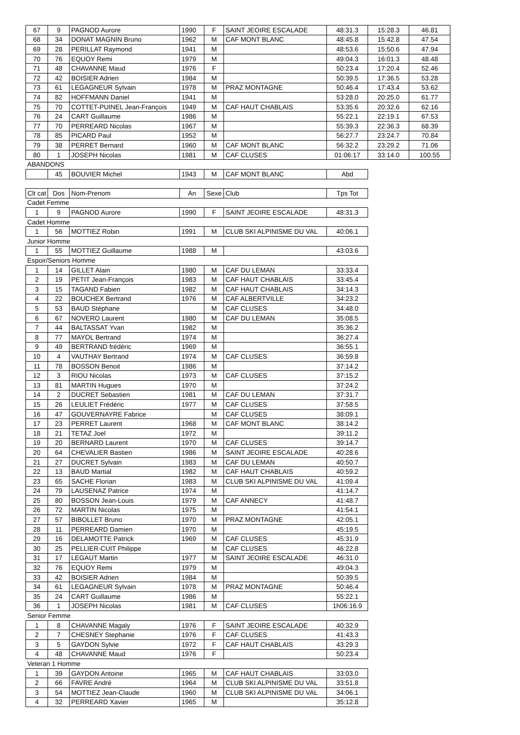| 67 | 9 | PAGNOD Aurore | 1990 | F | SAINT JEOIRE ESCALADE | 48:31.3 | 15:28.3 | 46.81 |
| 68 | 34 | DONAT MAGNIN Bruno | 1962 | M | CAF MONT BLANC | 48:45.8 | 15:42.8 | 47.54 |
| 69 | 28 | PERILLAT Raymond | 1941 | M | | 48:53.6 | 15:50.6 | 47.94 |
| 70 | 76 | EQUOY Remi | 1979 | M | | 49:04.3 | 16:01.3 | 48.48 |
| 71 | 48 | CHAVANNE Maud | 1976 | F | | 50:23.4 | 17:20.4 | 52.46 |
| 72 | 42 | BOISIER Adrien | 1984 | M | | 50:39.5 | 17:36.5 | 53.28 |
| 73 | 61 | LEGAGNEUR Sylvain | 1978 | M | PRAZ MONTAGNE | 50:46.4 | 17:43.4 | 53.62 |
| 74 | 82 | HOFFMANN Daniel | 1941 | M | | 53:28.0 | 20:25.0 | 61.77 |
| 75 | 70 | COTTET-PUINEL Jean-François | 1949 | M | CAF HAUT CHABLAIS | 53:35.6 | 20:32.6 | 62.16 |
| 76 | 24 | CART Guillaume | 1986 | M | | 55:22.1 | 22:19.1 | 67.53 |
| 77 | 70 | PERREARD Nicolas | 1967 | M | | 55:39.3 | 22:36.3 | 68.39 |
| 78 | 85 | PICARD Paul | 1952 | M | | 56:27.7 | 23:24.7 | 70.84 |
| 79 | 38 | PERRET Bernard | 1960 | M | CAF MONT BLANC | 56:32.2 | 23:29.2 | 71.06 |
| 80 | 1 | JOSEPH Nicolas | 1981 | M | CAF CLUSES | 01:06:17 | 33:14.0 | 100.55 |
| ABANDONS | | | | | | | | |
| | 45 | BOUVIER Michel | 1943 | M | CAF MONT BLANC | Abd | | |
| Clt cat | Dos | Nom-Prenom | An | Sexe | Club | Tps Tot | | |
| Cadet Femme | | | | | | | | |
| 1 | 9 | PAGNOD Aurore | 1990 | F | SAINT JEOIRE ESCALADE | 48:31.3 | | |
| Cadet Homme | | | | | | | | |
| 1 | 56 | MOTTIEZ Robin | 1991 | M | CLUB SKI ALPINISME DU VAL | 40:06.1 | | |
| Junior Homme | | | | | | | | |
| 1 | 55 | MOTTIEZ Guillaume | 1988 | M | | 43:03.6 | | |
| Espoir/Seniors Homme | | | | | | | | |
| 1 | 14 | GILLET Alain | 1980 | M | CAF DU LEMAN | 33:33.4 | | |
| 2 | 19 | PETIT Jean-François | 1983 | M | CAF HAUT CHABLAIS | 33:45.4 | | |
| 3 | 15 | TAGAND Fabien | 1982 | M | CAF HAUT CHABLAIS | 34:14.3 | | |
| 4 | 22 | BOUCHEX Bertrand | 1976 | M | CAF ALBERTVILLE | 34:23.2 | | |
| 5 | 53 | BAUD Stéphane | | M | CAF CLUSES | 34:48.0 | | |
| 6 | 67 | NOVERO Laurent | 1980 | M | CAF DU LEMAN | 35:08.5 | | |
| 7 | 44 | BALTASSAT Yvan | 1982 | M | | 35:36.2 | | |
| 8 | 77 | MAYOL Bertrand | 1974 | M | | 36:27.4 | | |
| 9 | 49 | BERTRAND frédéric | 1969 | M | | 36:55.1 | | |
| 10 | 4 | VAUTHAY Bertrand | 1974 | M | CAF CLUSES | 36:59.8 | | |
| 11 | 78 | BOSSON Benoit | 1986 | M | | 37:14.2 | | |
| 12 | 3 | RIOU Nicolas | 1973 | M | CAF CLUSES | 37:15.2 | | |
| 13 | 81 | MARTIN Hugues | 1970 | M | | 37:24.2 | | |
| 14 | 2 | DUCRET Sebastien | 1981 | M | CAF DU LEMAN | 37:31.7 | | |
| 15 | 26 | LEULIET Frédéric | 1977 | M | CAF CLUSES | 37:58.5 | | |
| 16 | 47 | GOUVERNAYRE Fabrice | | M | CAF CLUSES | 38:09.1 | | |
| 17 | 23 | PERRET Laurent | 1968 | M | CAF MONT BLANC | 38:14.2 | | |
| 18 | 21 | TETAZ Joel | 1972 | M | | 39:11.2 | | |
| 19 | 20 | BERNARD Laurent | 1970 | M | CAF CLUSES | 39:14.7 | | |
| 20 | 64 | CHEVALIER Bastien | 1986 | M | SAINT JEOIRE ESCALADE | 40:28.6 | | |
| 21 | 27 | DUCRET Sylvain | 1983 | M | CAF DU LEMAN | 40:50.7 | | |
| 22 | 13 | BAUD Martial | 1982 | M | CAF HAUT CHABLAIS | 40:59.2 | | |
| 23 | 65 | SACHE Florian | 1983 | M | CLUB SKI ALPINISME DU VAL | 41:09.4 | | |
| 24 | 79 | LAUSENAZ Patrice | 1974 | M | | 41:14.7 | | |
| 25 | 80 | BOSSON Jean-Louis | 1979 | M | CAF ANNECY | 41:48.7 | | |
| 26 | 72 | MARTIN Nicolas | 1975 | M | | 41:54.1 | | |
| 27 | 57 | BIBOLLET Bruno | 1970 | M | PRAZ MONTAGNE | 42:05.1 | | |
| 28 | 11 | PERREARD Damien | 1970 | M | | 45:19.5 | | |
| 29 | 16 | DELAMOTTE Patrick | 1969 | M | CAF CLUSES | 45:31.9 | | |
| 30 | 25 | PELLIER-CUIT Philippe | | M | CAF CLUSES | 46:22.8 | | |
| 31 | 17 | LEGAUT Martin | 1977 | M | SAINT JEOIRE ESCALADE | 46:31.0 | | |
| 32 | 76 | EQUOY Remi | 1979 | M | | 49:04.3 | | |
| 33 | 42 | BOISIER Adrien | 1984 | M | | 50:39.5 | | |
| 34 | 61 | LEGAGNEUR Sylvain | 1978 | M | PRAZ MONTAGNE | 50:46.4 | | |
| 35 | 24 | CART Guillaume | 1986 | M | | 55:22.1 | | |
| 36 | 1 | JOSEPH Nicolas | 1981 | M | CAF CLUSES | 1h06:16.9 | | |
| Senior Femme | | | | | | | | |
| 1 | 8 | CHAVANNE Magaly | 1976 | F | SAINT JEOIRE ESCALADE | 40:32.9 | | |
| 2 | 7 | CHESNEY Stephanie | 1976 | F | CAF CLUSES | 41:43.3 | | |
| 3 | 5 | GAYDON Sylvie | 1972 | F | CAF HAUT CHABLAIS | 43:29.3 | | |
| 4 | 48 | CHAVANNE Maud | 1976 | F | | 50:23.4 | | |
| Veteran 1 Homme | | | | | | | | |
| 1 | 39 | GAYDON Antoine | 1965 | M | CAF HAUT CHABLAIS | 33:03.0 | | |
| 2 | 66 | FAVRE André | 1964 | M | CLUB SKI ALPINISME DU VAL | 33:51.8 | | |
| 3 | 54 | MOTTIEZ Jean-Claude | 1960 | M | CLUB SKI ALPINISME DU VAL | 34:06.1 | | |
| 4 | 32 | PERREARD Xavier | 1965 | M | | 35:12.8 | | |